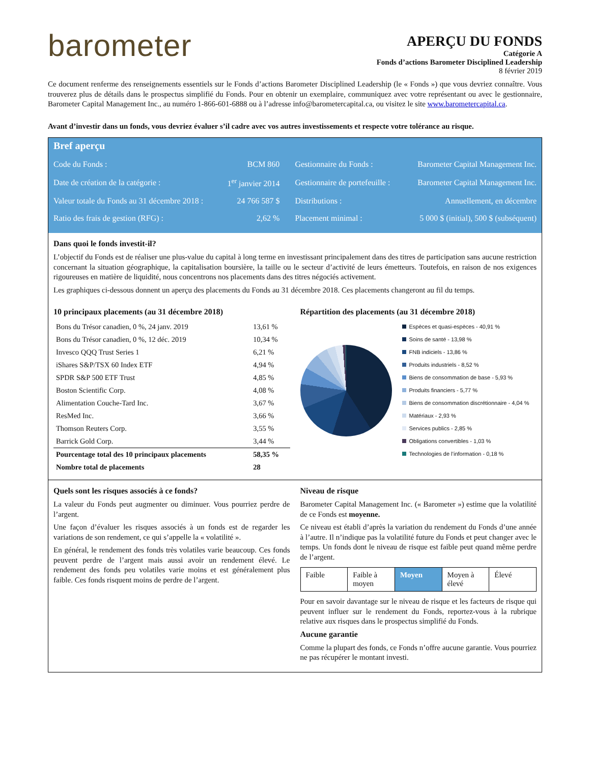barometer
APERÇU DU FONDS
Catégorie A
Fonds d’actions Barometer Disciplined Leadership
8 février 2019
Ce document renferme des renseignements essentiels sur le Fonds d’actions Barometer Disciplined Leadership (le « Fonds ») que vous devriez connaître. Vous trouverez plus de détails dans le prospectus simplifié du Fonds. Pour en obtenir un exemplaire, communiquez avec votre représentant ou avec le gestionnaire, Barometer Capital Management Inc., au numéro 1-866-601-6888 ou à l’adresse info@barometercapital.ca, ou visitez le site www.barometercapital.ca.
Avant d’investir dans un fonds, vous devriez évaluer s’il cadre avec vos autres investissements et respecte votre tolérance au risque.
Bref aperçu
| Code du Fonds : | BCM 860 | Gestionnaire du Fonds : | Barometer Capital Management Inc. |
| Date de création de la catégorie : | 1<sup>er</sup> janvier 2014 | Gestionnaire de portefeuille : | Barometer Capital Management Inc. |
| Valeur totale du Fonds au 31 décembre 2018 : | 24 766 587 $ | Distributions : | Annuellement, en décembre |
| Ratio des frais de gestion (RFG) : | 2,62 % | Placement minimal : | 5 000 $ (initial), 500 $ (subséquent) |
Dans quoi le fonds investit-il?
L’objectif du Fonds est de réaliser une plus-value du capital à long terme en investissant principalement dans des titres de participation sans aucune restriction concernant la situation géographique, la capitalisation boursière, la taille ou le secteur d’activité de leurs émetteurs. Toutefois, en raison de nos exigences rigoureuses en matière de liquidité, nous concentrons nos placements dans des titres négociés activement.
Les graphiques ci-dessous donnent un aperçu des placements du Fonds au 31 décembre 2018. Ces placements changeront au fil du temps.
10 principaux placements (au 31 décembre 2018)
| Bons du Trésor canadien, 0 %, 24 janv. 2019 | 13,61 % |
| Bons du Trésor canadien, 0 %, 12 déc. 2019 | 10,34 % |
| Invesco QQQ Trust Series 1 | 6,21 % |
| iShares S&P/TSX 60 Index ETF | 4,94 % |
| SPDR S&P 500 ETF Trust | 4,85 % |
| Boston Scientific Corp. | 4,08 % |
| Alimentation Couche-Tard Inc. | 3,67 % |
| ResMed Inc. | 3,66 % |
| Thomson Reuters Corp. | 3,55 % |
| Barrick Gold Corp. | 3,44 % |
| Pourcentage total des 10 principaux placements | 58,35 % |
| Nombre total de placements | 28 |
Répartition des placements (au 31 décembre 2018)
Espèces et quasi-espèces - 40,91 %
Soins de santé - 13,98 %
FNB indiciels - 13,86 %
Produits industriels - 8,52 %
Biens de consommation de base - 5,93 %
Produits financiers - 5,77 %
Biens de consommation discrétionnaire - 4,04 %
Matériaux - 2,93 %
Services publics - 2,85 %
Obligations convertibles - 1,03 %
Technologies de l’information - 0,18 %
Quels sont les risques associés à ce fonds?
La valeur du Fonds peut augmenter ou diminuer. Vous pourriez perdre de l’argent.
Une façon d’évaluer les risques associés à un fonds est de regarder les variations de son rendement, ce qui s’appelle la « volatilité ».
En général, le rendement des fonds très volatiles varie beaucoup. Ces fonds peuvent perdre de l’argent mais aussi avoir un rendement élevé. Le rendement des fonds peu volatiles varie moins et est généralement plus faible. Ces fonds risquent moins de perdre de l’argent.
Niveau de risque
Barometer Capital Management Inc. (« Barometer ») estime que la volatilité de ce Fonds est moyenne.
Ce niveau est établi d’après la variation du rendement du Fonds d’une année à l’autre. Il n’indique pas la volatilité future du Fonds et peut changer avec le temps. Un fonds dont le niveau de risque est faible peut quand même perdre de l’argent.
| Faible | Faible à moyen | Moyen | Moyen à élevé | Élevé |
Pour en savoir davantage sur le niveau de risque et les facteurs de risque qui peuvent influer sur le rendement du Fonds, reportez-vous à la rubrique relative aux risques dans le prospectus simplifié du Fonds.
Aucune garantie
Comme la plupart des fonds, ce Fonds n’offre aucune garantie. Vous pourriez ne pas récupérer le montant investi.